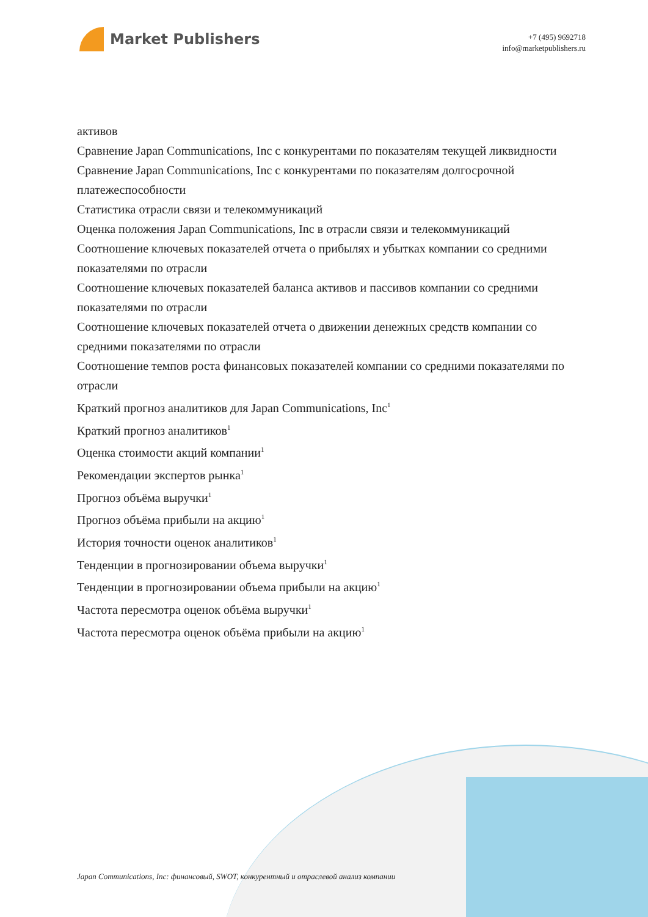Market Publishers
+7 (495) 9692718
info@marketpublishers.ru
активов
Сравнение Japan Communications, Inc с конкурентами по показателям текущей ликвидности
Сравнение Japan Communications, Inc с конкурентами по показателям долгосрочной платежеспособности
Статистика отрасли связи и телекоммуникаций
Оценка положения Japan Communications, Inc в отрасли связи и телекоммуникаций
Соотношение ключевых показателей отчета о прибылях и убытках компании со средними показателями по отрасли
Соотношение ключевых показателей баланса активов и пассивов компании со средними показателями по отрасли
Соотношение ключевых показателей отчета о движении денежных средств компании со средними показателями по отрасли
Соотношение темпов роста финансовых показателей компании со средними показателями по отрасли
Краткий прогноз аналитиков для Japan Communications, Inc<sup>1</sup>
Краткий прогноз аналитиков<sup>1</sup>
Оценка стоимости акций компании<sup>1</sup>
Рекомендации экспертов рынка<sup>1</sup>
Прогноз объёма выручки<sup>1</sup>
Прогноз объёма прибыли на акцию<sup>1</sup>
История точности оценок аналитиков<sup>1</sup>
Тенденции в прогнозировании объема выручки<sup>1</sup>
Тенденции в прогнозировании объема прибыли на акцию<sup>1</sup>
Частота пересмотра оценок объёма выручки<sup>1</sup>
Частота пересмотра оценок объёма прибыли на акцию<sup>1</sup>
Japan Communications, Inc: финансовый, SWOT, конкурентный и отраслевой анализ компании